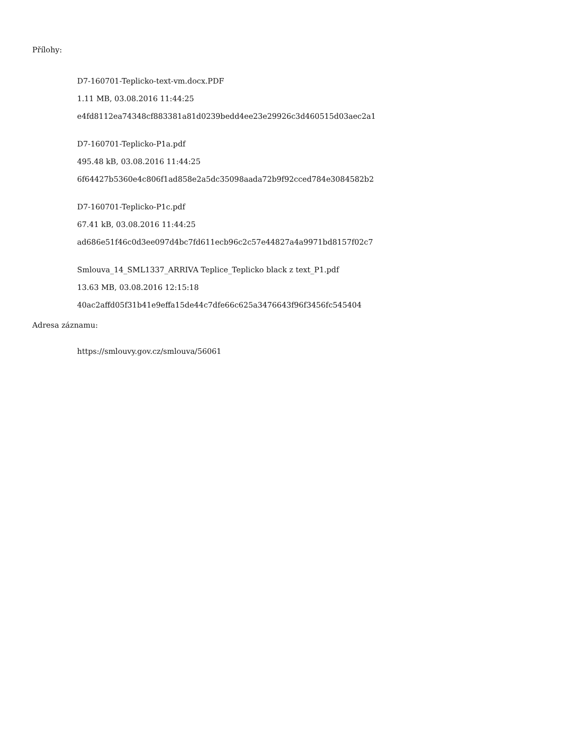Přílohy:
D7-160701-Teplicko-text-vm.docx.PDF
1.11 MB, 03.08.2016 11:44:25
e4fd8112ea74348cf883381a81d0239bedd4ee23e29926c3d460515d03aec2a1
D7-160701-Teplicko-P1a.pdf
495.48 kB, 03.08.2016 11:44:25
6f64427b5360e4c806f1ad858e2a5dc35098aada72b9f92cced784e3084582b2
D7-160701-Teplicko-P1c.pdf
67.41 kB, 03.08.2016 11:44:25
ad686e51f46c0d3ee097d4bc7fd611ecb96c2c57e44827a4a9971bd8157f02c7
Smlouva_14_SML1337_ARRIVA Teplice_Teplicko black z text_P1.pdf
13.63 MB, 03.08.2016 12:15:18
40ac2affd05f31b41e9effa15de44c7dfe66c625a3476643f96f3456fc545404
Adresa záznamu:
https://smlouvy.gov.cz/smlouva/56061